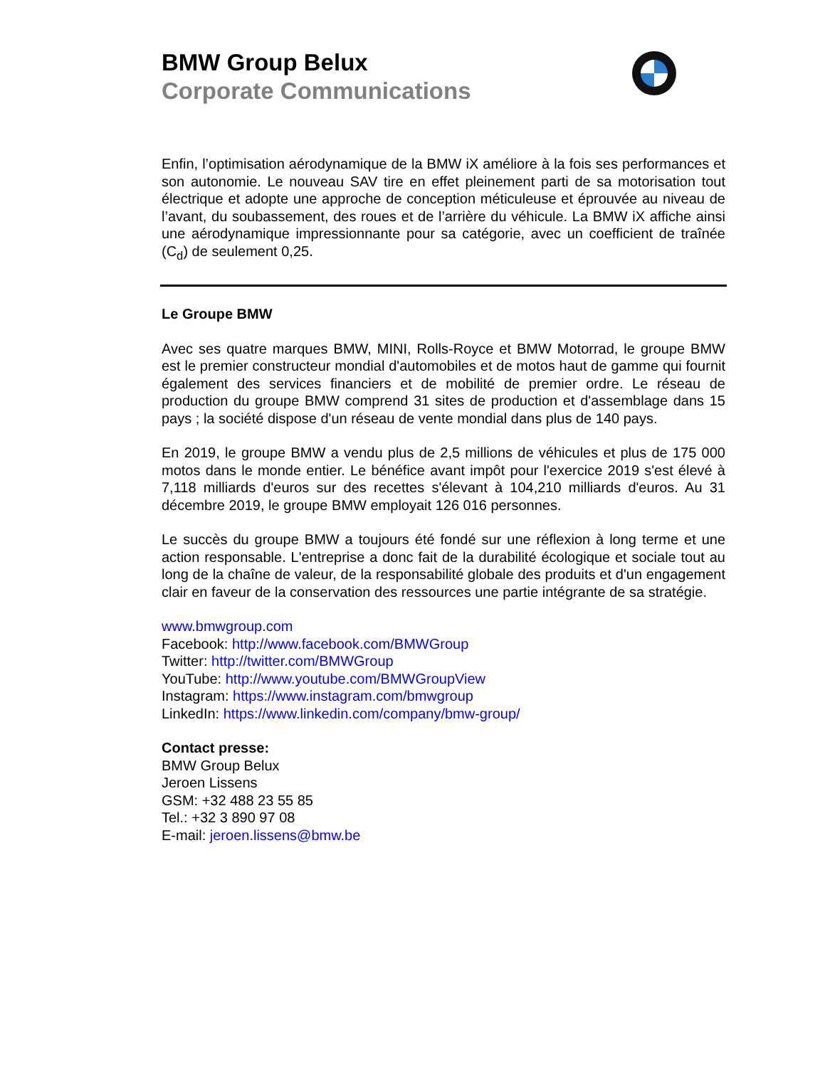BMW Group Belux
Corporate Communications
Enfin, l’optimisation aérodynamique de la BMW iX améliore à la fois ses performances et son autonomie. Le nouveau SAV tire en effet pleinement parti de sa motorisation tout électrique et adopte une approche de conception méticuleuse et éprouvée au niveau de l’avant, du soubassement, des roues et de l’arrière du véhicule. La BMW iX affiche ainsi une aérodynamique impressionnante pour sa catégorie, avec un coefficient de traînée (C<sub>d</sub>) de seulement 0,25.
Le Groupe BMW
Avec ses quatre marques BMW, MINI, Rolls-Royce et BMW Motorrad, le groupe BMW est le premier constructeur mondial d'automobiles et de motos haut de gamme qui fournit également des services financiers et de mobilité de premier ordre. Le réseau de production du groupe BMW comprend 31 sites de production et d'assemblage dans 15 pays ; la société dispose d'un réseau de vente mondial dans plus de 140 pays.
En 2019, le groupe BMW a vendu plus de 2,5 millions de véhicules et plus de 175 000 motos dans le monde entier. Le bénéfice avant impôt pour l'exercice 2019 s'est élevé à 7,118 milliards d'euros sur des recettes s'élevant à 104,210 milliards d'euros. Au 31 décembre 2019, le groupe BMW employait 126 016 personnes.
Le succès du groupe BMW a toujours été fondé sur une réflexion à long terme et une action responsable. L'entreprise a donc fait de la durabilité écologique et sociale tout au long de la chaîne de valeur, de la responsabilité globale des produits et d'un engagement clair en faveur de la conservation des ressources une partie intégrante de sa stratégie.
www.bmwgroup.com
Facebook: http://www.facebook.com/BMWGroup
Twitter: http://twitter.com/BMWGroup
YouTube: http://www.youtube.com/BMWGroupView
Instagram: https://www.instagram.com/bmwgroup
LinkedIn: https://www.linkedin.com/company/bmw-group/
Contact presse:
BMW Group Belux
Jeroen Lissens
GSM: +32 488 23 55 85
Tel.: +32 3 890 97 08
E-mail: jeroen.lissens@bmw.be